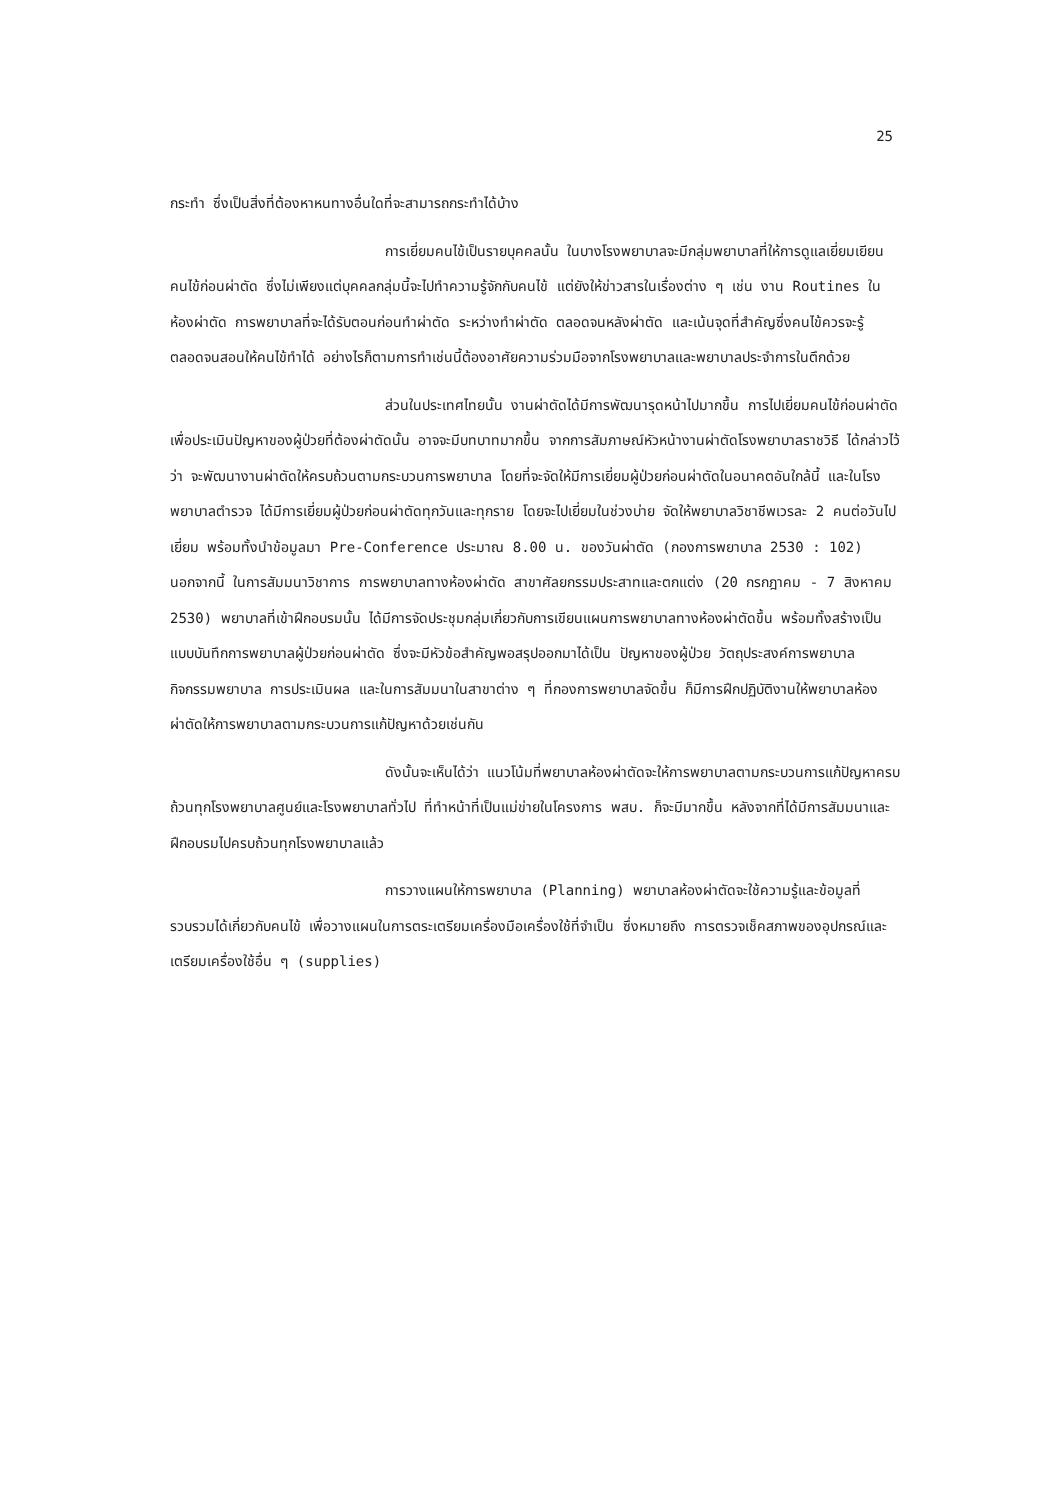25
กระทำ ซึ่งเป็นสิ่งที่ต้องหาหนทางอื่นใดที่จะสามารถกระทำได้บ้าง
การเยี่ยมคนไข้เป็นรายบุคคลนั้น ในบางโรงพยาบาลจะมีกลุ่มพยาบาลที่ให้การดูแลเยี่ยมเยียนคนไข้ก่อนผ่าตัด ซึ่งไม่เพียงแต่บุคคลกลุ่มนี้จะไปทำความรู้จักกับคนไข้ แต่ยังให้ข่าวสารในเรื่องต่าง ๆ เช่น งาน Routines ในห้องผ่าตัด การพยาบาลที่จะได้รับตอนก่อนทำผ่าตัด ระหว่างทำผ่าตัด ตลอดจนหลังผ่าตัด และเน้นจุดที่สำคัญซึ่งคนไข้ควรจะรู้ ตลอดจนสอนให้คนไข้ทำได้ อย่างไรก็ตามการทำเช่นนี้ต้องอาศัยความร่วมมือจากโรงพยาบาลและพยาบาลประจำการในตึกด้วย
ส่วนในประเทศไทยนั้น งานผ่าตัดได้มีการพัฒนารุดหน้าไปมากขึ้น การไปเยี่ยมคนไข้ก่อนผ่าตัด เพื่อประเมินปัญหาของผู้ป่วยที่ต้องผ่าตัดนั้น อาจจะมีบทบาทมากขึ้น จากการสัมภาษณ์หัวหน้างานผ่าตัดโรงพยาบาลราชวิธี ได้กล่าวไว้ว่า จะพัฒนางานผ่าตัดให้ครบถ้วนตามกระบวนการพยาบาล โดยที่จะจัดให้มีการเยี่ยมผู้ป่วยก่อนผ่าตัดในอนาคตอันใกล้นี้ และในโรงพยาบาลตำรวจ ได้มีการเยี่ยมผู้ป่วยก่อนผ่าตัดทุกวันและทุกราย โดยจะไปเยี่ยมในช่วงบ่าย จัดให้พยาบาลวิชาชีพเวรละ 2 คนต่อวันไปเยี่ยม พร้อมทั้งนำข้อมูลมา Pre-Conference ประมาณ 8.00 น. ของวันผ่าตัด (กองการพยาบาล 2530 : 102) นอกจากนี้ ในการสัมมนาวิชาการ การพยาบาลทางห้องผ่าตัด สาขาศัลยกรรมประสาทและตกแต่ง (20 กรกฎาคม - 7 สิงหาคม 2530) พยาบาลที่เข้าฝึกอบรมนั้น ได้มีการจัดประชุมกลุ่มเกี่ยวกับการเขียนแผนการพยาบาลทางห้องผ่าตัดขึ้น พร้อมทั้งสร้างเป็นแบบบันทึกการพยาบาลผู้ป่วยก่อนผ่าตัด ซึ่งจะมีหัวข้อสำคัญพอสรุปออกมาได้เป็น ปัญหาของผู้ป่วย วัตถุประสงค์การพยาบาล กิจกรรมพยาบาล การประเมินผล และในการสัมมนาในสาขาต่าง ๆ ที่กองการพยาบาลจัดขึ้น ก็มีการฝึกปฏิบัติงานให้พยาบาลห้องผ่าตัดให้การพยาบาลตามกระบวนการแก้ปัญหาด้วยเช่นกัน
ดังนั้นจะเห็นได้ว่า แนวโน้มที่พยาบาลห้องผ่าตัดจะให้การพยาบาลตามกระบวนการแก้ปัญหาครบถ้วนทุกโรงพยาบาลศูนย์และโรงพยาบาลทั่วไป ที่ทำหน้าที่เป็นแม่ข่ายในโครงการ พสบ. ก็จะมีมากขึ้น หลังจากที่ได้มีการสัมมนาและฝึกอบรมไปครบถ้วนทุกโรงพยาบาลแล้ว
การวางแผนให้การพยาบาล (Planning) พยาบาลห้องผ่าตัดจะใช้ความรู้และข้อมูลที่รวบรวมได้เกี่ยวกับคนไข้ เพื่อวางแผนในการตระเตรียมเครื่องมือเครื่องใช้ที่จำเป็น ซึ่งหมายถึง การตรวจเช็คสภาพของอุปกรณ์และเตรียมเครื่องใช้อื่น ๆ (supplies)